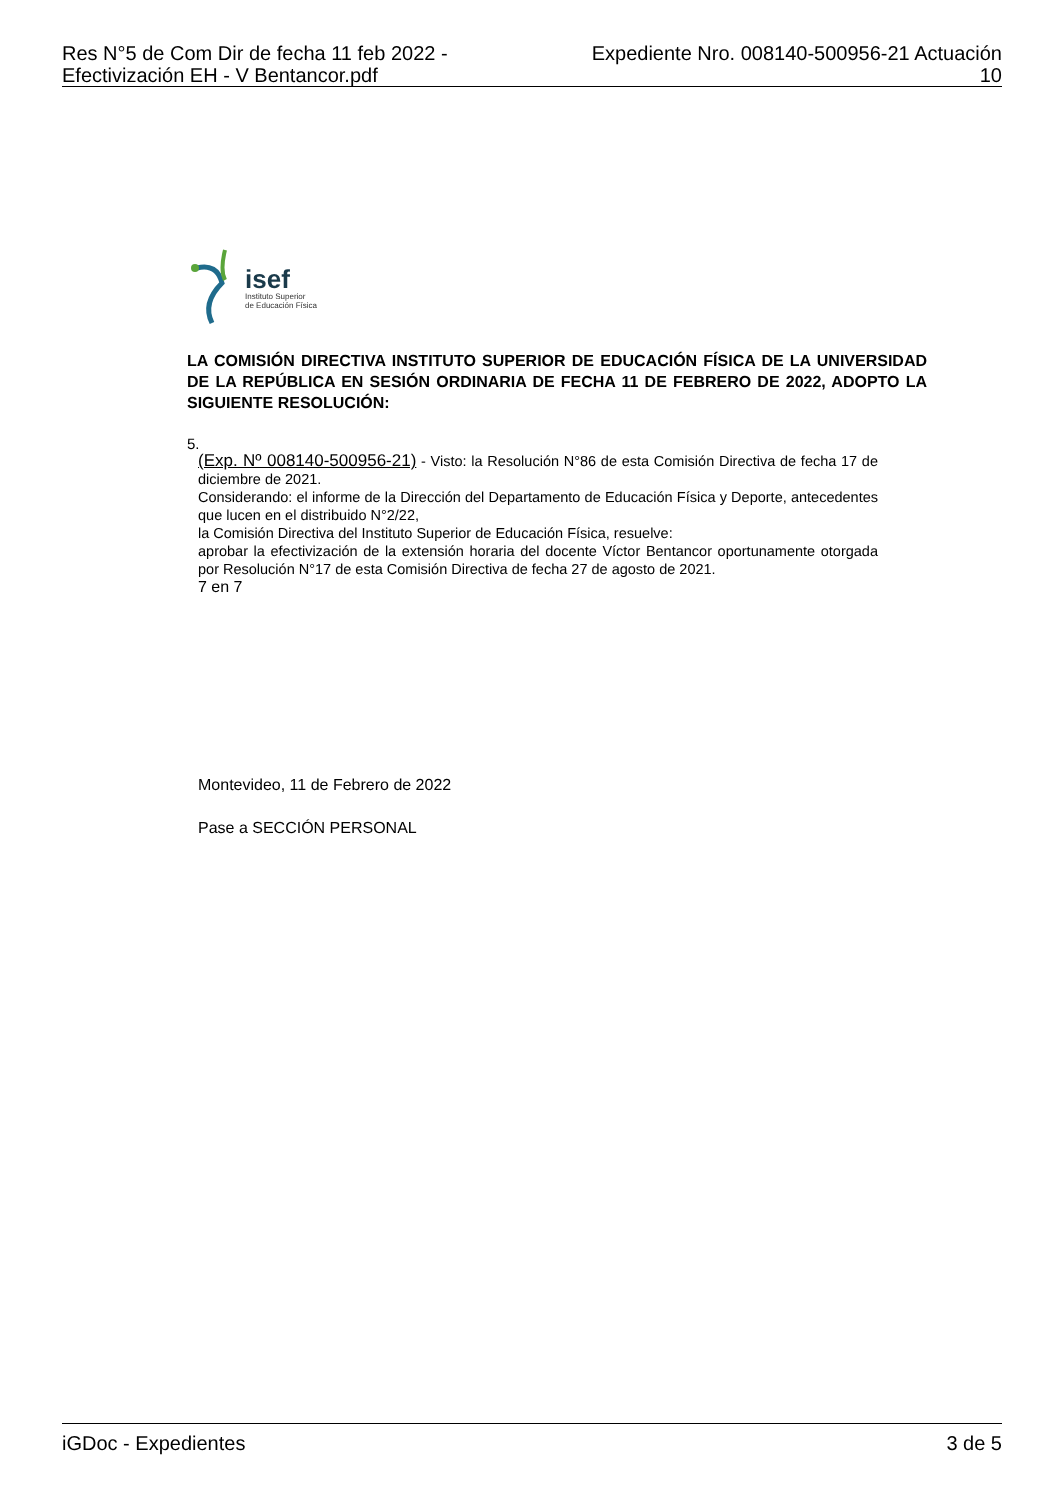Res N°5 de Com Dir de fecha 11 feb 2022 -
Efectivización EH - V Bentancor.pdf
Expediente Nro. 008140-500956-21 Actuación
10
isef
Instituto Superior
de Educación Física
LA COMISIÓN DIRECTIVA INSTITUTO SUPERIOR DE EDUCACIÓN FÍSICA DE LA UNIVERSIDAD DE LA REPÚBLICA EN SESIÓN ORDINARIA DE FECHA 11 DE FEBRERO DE 2022, ADOPTO LA SIGUIENTE RESOLUCIÓN:
5.
(Exp. Nº 008140-500956-21) - Visto: la Resolución N°86 de esta Comisión Directiva de fecha 17 de diciembre de 2021.
Considerando: el informe de la Dirección del Departamento de Educación Física y Deporte, antecedentes que lucen en el distribuido N°2/22,
la Comisión Directiva del Instituto Superior de Educación Física, resuelve:
aprobar la efectivización de la extensión horaria del docente Víctor Bentancor oportunamente otorgada por Resolución N°17 de esta Comisión Directiva de fecha 27 de agosto de 2021.
7 en 7
Montevideo, 11 de Febrero de 2022
Pase a SECCIÓN PERSONAL
iGDoc - Expedientes 3 de 5